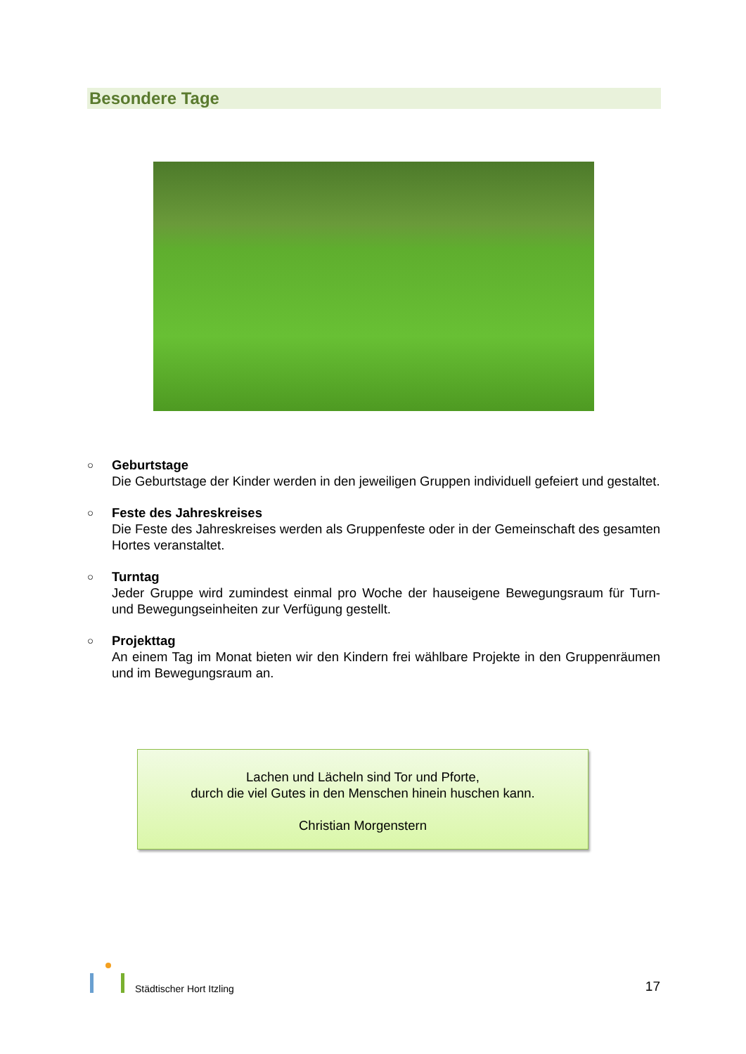Besondere Tage
○
Geburtstage
Die Geburtstage der Kinder werden in den jeweiligen Gruppen individuell gefeiert und gestaltet.
○
Feste des Jahreskreises
Die Feste des Jahreskreises werden als Gruppenfeste oder in der Gemeinschaft des gesamten Hortes veranstaltet.
○
Turntag
Jeder Gruppe wird zumindest einmal pro Woche der hauseigene Bewegungsraum für Turn- und Bewegungseinheiten zur Verfügung gestellt.
○
Projekttag
An einem Tag im Monat bieten wir den Kindern frei wählbare Projekte in den Gruppenräumen und im Bewegungsraum an.
Lachen und Lächeln sind Tor und Pforte,
durch die viel Gutes in den Menschen hinein huschen kann.
Christian Morgenstern
Städtischer Hort Itzling
17